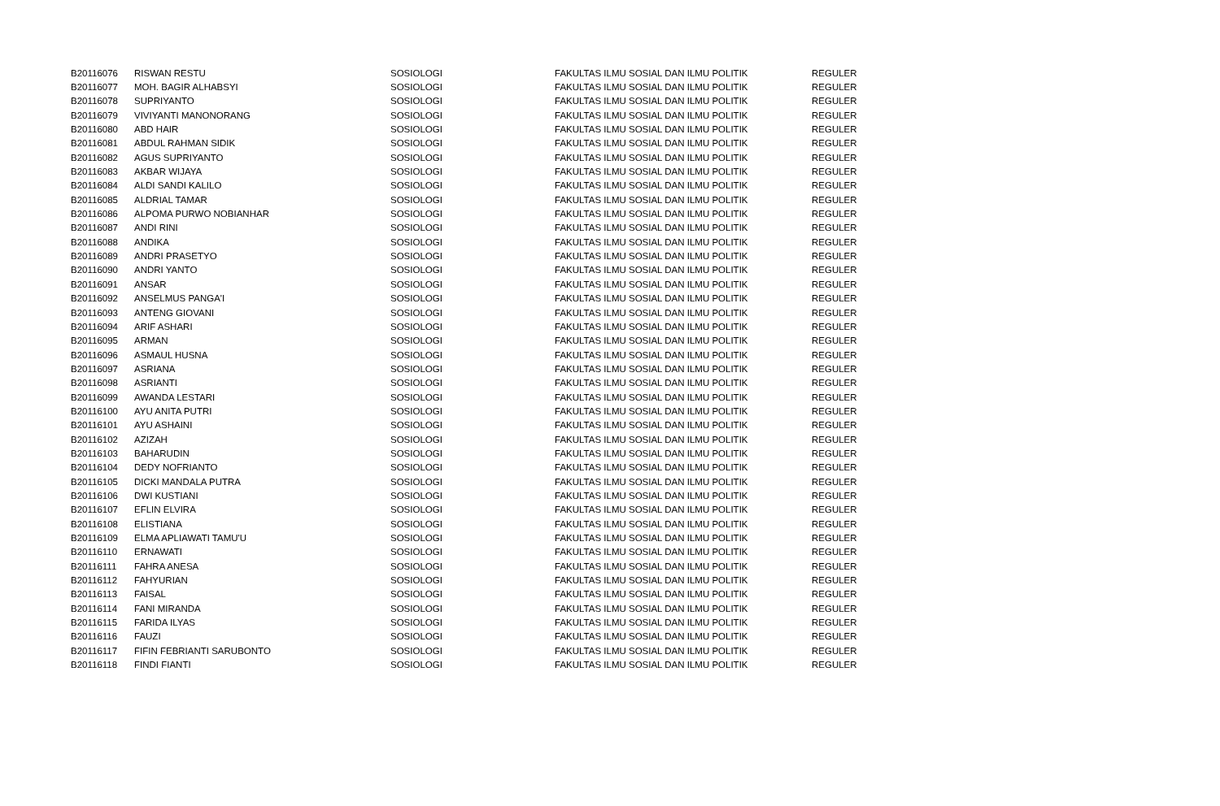| B20116076 | RISWAN RESTU | SOSIOLOGI | FAKULTAS ILMU SOSIAL DAN ILMU POLITIK | REGULER |
| B20116077 | MOH. BAGIR ALHABSYI | SOSIOLOGI | FAKULTAS ILMU SOSIAL DAN ILMU POLITIK | REGULER |
| B20116078 | SUPRIYANTO | SOSIOLOGI | FAKULTAS ILMU SOSIAL DAN ILMU POLITIK | REGULER |
| B20116079 | VIVIYANTI MANONORANG | SOSIOLOGI | FAKULTAS ILMU SOSIAL DAN ILMU POLITIK | REGULER |
| B20116080 | ABD HAIR | SOSIOLOGI | FAKULTAS ILMU SOSIAL DAN ILMU POLITIK | REGULER |
| B20116081 | ABDUL RAHMAN SIDIK | SOSIOLOGI | FAKULTAS ILMU SOSIAL DAN ILMU POLITIK | REGULER |
| B20116082 | AGUS SUPRIYANTO | SOSIOLOGI | FAKULTAS ILMU SOSIAL DAN ILMU POLITIK | REGULER |
| B20116083 | AKBAR WIJAYA | SOSIOLOGI | FAKULTAS ILMU SOSIAL DAN ILMU POLITIK | REGULER |
| B20116084 | ALDI SANDI KALILO | SOSIOLOGI | FAKULTAS ILMU SOSIAL DAN ILMU POLITIK | REGULER |
| B20116085 | ALDRIAL TAMAR | SOSIOLOGI | FAKULTAS ILMU SOSIAL DAN ILMU POLITIK | REGULER |
| B20116086 | ALPOMA PURWO NOBIANHAR | SOSIOLOGI | FAKULTAS ILMU SOSIAL DAN ILMU POLITIK | REGULER |
| B20116087 | ANDI RINI | SOSIOLOGI | FAKULTAS ILMU SOSIAL DAN ILMU POLITIK | REGULER |
| B20116088 | ANDIKA | SOSIOLOGI | FAKULTAS ILMU SOSIAL DAN ILMU POLITIK | REGULER |
| B20116089 | ANDRI PRASETYO | SOSIOLOGI | FAKULTAS ILMU SOSIAL DAN ILMU POLITIK | REGULER |
| B20116090 | ANDRI YANTO | SOSIOLOGI | FAKULTAS ILMU SOSIAL DAN ILMU POLITIK | REGULER |
| B20116091 | ANSAR | SOSIOLOGI | FAKULTAS ILMU SOSIAL DAN ILMU POLITIK | REGULER |
| B20116092 | ANSELMUS PANGA'I | SOSIOLOGI | FAKULTAS ILMU SOSIAL DAN ILMU POLITIK | REGULER |
| B20116093 | ANTENG GIOVANI | SOSIOLOGI | FAKULTAS ILMU SOSIAL DAN ILMU POLITIK | REGULER |
| B20116094 | ARIF ASHARI | SOSIOLOGI | FAKULTAS ILMU SOSIAL DAN ILMU POLITIK | REGULER |
| B20116095 | ARMAN | SOSIOLOGI | FAKULTAS ILMU SOSIAL DAN ILMU POLITIK | REGULER |
| B20116096 | ASMAUL HUSNA | SOSIOLOGI | FAKULTAS ILMU SOSIAL DAN ILMU POLITIK | REGULER |
| B20116097 | ASRIANA | SOSIOLOGI | FAKULTAS ILMU SOSIAL DAN ILMU POLITIK | REGULER |
| B20116098 | ASRIANTI | SOSIOLOGI | FAKULTAS ILMU SOSIAL DAN ILMU POLITIK | REGULER |
| B20116099 | AWANDA LESTARI | SOSIOLOGI | FAKULTAS ILMU SOSIAL DAN ILMU POLITIK | REGULER |
| B20116100 | AYU ANITA PUTRI | SOSIOLOGI | FAKULTAS ILMU SOSIAL DAN ILMU POLITIK | REGULER |
| B20116101 | AYU ASHAINI | SOSIOLOGI | FAKULTAS ILMU SOSIAL DAN ILMU POLITIK | REGULER |
| B20116102 | AZIZAH | SOSIOLOGI | FAKULTAS ILMU SOSIAL DAN ILMU POLITIK | REGULER |
| B20116103 | BAHARUDIN | SOSIOLOGI | FAKULTAS ILMU SOSIAL DAN ILMU POLITIK | REGULER |
| B20116104 | DEDY NOFRIANTO | SOSIOLOGI | FAKULTAS ILMU SOSIAL DAN ILMU POLITIK | REGULER |
| B20116105 | DICKI MANDALA PUTRA | SOSIOLOGI | FAKULTAS ILMU SOSIAL DAN ILMU POLITIK | REGULER |
| B20116106 | DWI KUSTIANI | SOSIOLOGI | FAKULTAS ILMU SOSIAL DAN ILMU POLITIK | REGULER |
| B20116107 | EFLIN ELVIRA | SOSIOLOGI | FAKULTAS ILMU SOSIAL DAN ILMU POLITIK | REGULER |
| B20116108 | ELISTIANA | SOSIOLOGI | FAKULTAS ILMU SOSIAL DAN ILMU POLITIK | REGULER |
| B20116109 | ELMA APLIAWATI TAMU'U | SOSIOLOGI | FAKULTAS ILMU SOSIAL DAN ILMU POLITIK | REGULER |
| B20116110 | ERNAWATI | SOSIOLOGI | FAKULTAS ILMU SOSIAL DAN ILMU POLITIK | REGULER |
| B20116111 | FAHRA ANESA | SOSIOLOGI | FAKULTAS ILMU SOSIAL DAN ILMU POLITIK | REGULER |
| B20116112 | FAHYURIAN | SOSIOLOGI | FAKULTAS ILMU SOSIAL DAN ILMU POLITIK | REGULER |
| B20116113 | FAISAL | SOSIOLOGI | FAKULTAS ILMU SOSIAL DAN ILMU POLITIK | REGULER |
| B20116114 | FANI MIRANDA | SOSIOLOGI | FAKULTAS ILMU SOSIAL DAN ILMU POLITIK | REGULER |
| B20116115 | FARIDA ILYAS | SOSIOLOGI | FAKULTAS ILMU SOSIAL DAN ILMU POLITIK | REGULER |
| B20116116 | FAUZI | SOSIOLOGI | FAKULTAS ILMU SOSIAL DAN ILMU POLITIK | REGULER |
| B20116117 | FIFIN FEBRIANTI SARUBONTO | SOSIOLOGI | FAKULTAS ILMU SOSIAL DAN ILMU POLITIK | REGULER |
| B20116118 | FINDI FIANTI | SOSIOLOGI | FAKULTAS ILMU SOSIAL DAN ILMU POLITIK | REGULER |